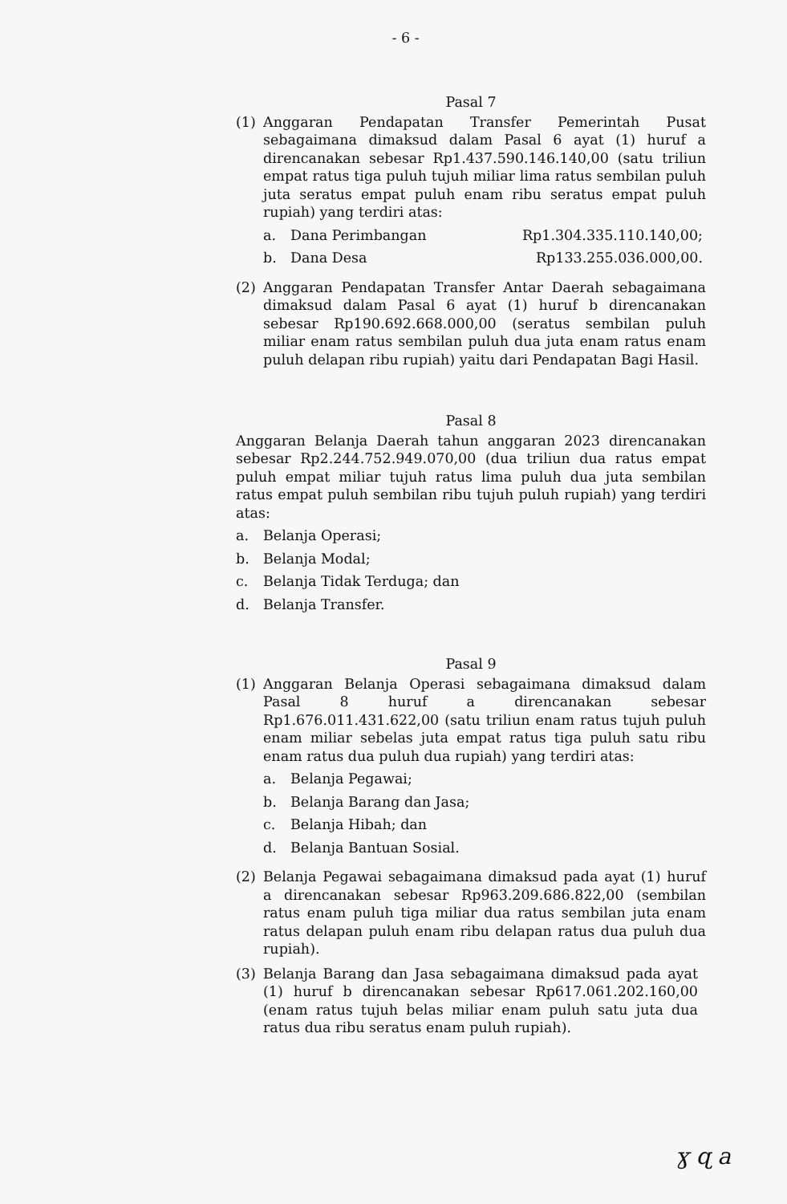- 6 -
Pasal 7
(1) Anggaran Pendapatan Transfer Pemerintah Pusat sebagaimana dimaksud dalam Pasal 6 ayat (1) huruf a direncanakan sebesar Rp1.437.590.146.140,00 (satu triliun empat ratus tiga puluh tujuh miliar lima ratus sembilan puluh juta seratus empat puluh enam ribu seratus empat puluh rupiah) yang terdiri atas:
a. Dana Perimbangan Rp1.304.335.110.140,00;
b. Dana Desa Rp133.255.036.000,00.
(2) Anggaran Pendapatan Transfer Antar Daerah sebagaimana dimaksud dalam Pasal 6 ayat (1) huruf b direncanakan sebesar Rp190.692.668.000,00 (seratus sembilan puluh miliar enam ratus sembilan puluh dua juta enam ratus enam puluh delapan ribu rupiah) yaitu dari Pendapatan Bagi Hasil.
Pasal 8
Anggaran Belanja Daerah tahun anggaran 2023 direncanakan sebesar Rp2.244.752.949.070,00 (dua triliun dua ratus empat puluh empat miliar tujuh ratus lima puluh dua juta sembilan ratus empat puluh sembilan ribu tujuh puluh rupiah) yang terdiri atas:
a. Belanja Operasi;
b. Belanja Modal;
c. Belanja Tidak Terduga; dan
d. Belanja Transfer.
Pasal 9
(1) Anggaran Belanja Operasi sebagaimana dimaksud dalam Pasal 8 huruf a direncanakan sebesar Rp1.676.011.431.622,00 (satu triliun enam ratus tujuh puluh enam miliar sebelas juta empat ratus tiga puluh satu ribu enam ratus dua puluh dua rupiah) yang terdiri atas:
a. Belanja Pegawai;
b. Belanja Barang dan Jasa;
c. Belanja Hibah; dan
d. Belanja Bantuan Sosial.
(2) Belanja Pegawai sebagaimana dimaksud pada ayat (1) huruf a direncanakan sebesar Rp963.209.686.822,00 (sembilan ratus enam puluh tiga miliar dua ratus sembilan juta enam ratus delapan puluh enam ribu delapan ratus dua puluh dua rupiah).
(3) Belanja Barang dan Jasa sebagaimana dimaksud pada ayat (1) huruf b direncanakan sebesar Rp617.061.202.160,00 (enam ratus tujuh belas miliar enam puluh satu juta dua ratus dua ribu seratus enam puluh rupiah).
ɣ ɋ a